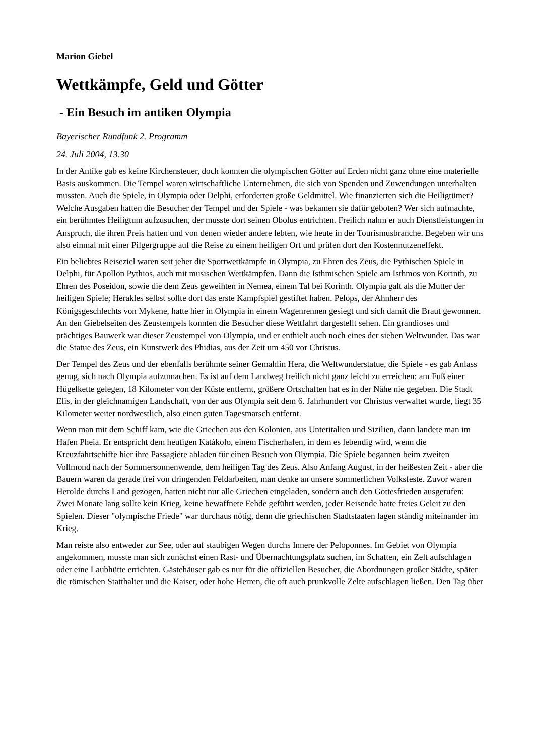Marion Giebel
Wettkämpfe, Geld und Götter
- Ein Besuch im antiken Olympia
Bayerischer Rundfunk 2. Programm
24. Juli 2004, 13.30
In der Antike gab es keine Kirchensteuer, doch konnten die olympischen Götter auf Erden nicht ganz ohne eine materielle Basis auskommen. Die Tempel waren wirtschaftliche Unternehmen, die sich von Spenden und Zuwendungen unterhalten mussten. Auch die Spiele, in Olympia oder Delphi, erforderten große Geldmittel. Wie finanzierten sich die Heiligtümer? Welche Ausgaben hatten die Besucher der Tempel und der Spiele - was bekamen sie dafür geboten? Wer sich aufmachte, ein berühmtes Heiligtum aufzusuchen, der musste dort seinen Obolus entrichten. Freilich nahm er auch Dienstleistungen in Anspruch, die ihren Preis hatten und von denen wieder andere lebten, wie heute in der Tourismusbranche. Begeben wir uns also einmal mit einer Pilgergruppe auf die Reise zu einem heiligen Ort und prüfen dort den Kostennutzeneffekt.
Ein beliebtes Reiseziel waren seit jeher die Sportwettkämpfe in Olympia, zu Ehren des Zeus, die Pythischen Spiele in Delphi, für Apollon Pythios, auch mit musischen Wettkämpfen. Dann die Isthmischen Spiele am Isthmos von Korinth, zu Ehren des Poseidon, sowie die dem Zeus geweihten in Nemea, einem Tal bei Korinth. Olympia galt als die Mutter der heiligen Spiele; Herakles selbst sollte dort das erste Kampfspiel gestiftet haben. Pelops, der Ahnherr des Königsgeschlechts von Mykene, hatte hier in Olympia in einem Wagenrennen gesiegt und sich damit die Braut gewonnen. An den Giebelseiten des Zeustempels konnten die Besucher diese Wettfahrt dargestellt sehen. Ein grandioses und prächtiges Bauwerk war dieser Zeustempel von Olympia, und er enthielt auch noch eines der sieben Weltwunder. Das war die Statue des Zeus, ein Kunstwerk des Phidias, aus der Zeit um 450 vor Christus.
Der Tempel des Zeus und der ebenfalls berühmte seiner Gemahlin Hera, die Weltwunderstatue, die Spiele - es gab Anlass genug, sich nach Olympia aufzumachen. Es ist auf dem Landweg freilich nicht ganz leicht zu erreichen: am Fuß einer Hügelkette gelegen, 18 Kilometer von der Küste entfernt, größere Ortschaften hat es in der Nähe nie gegeben. Die Stadt Elis, in der gleichnamigen Landschaft, von der aus Olympia seit dem 6. Jahrhundert vor Christus verwaltet wurde, liegt 35 Kilometer weiter nordwestlich, also einen guten Tagesmarsch entfernt.
Wenn man mit dem Schiff kam, wie die Griechen aus den Kolonien, aus Unteritalien und Sizilien, dann landete man im Hafen Pheia. Er entspricht dem heutigen Katákolo, einem Fischerhafen, in dem es lebendig wird, wenn die Kreuzfahrtschiffe hier ihre Passagiere abladen für einen Besuch von Olympia. Die Spiele begannen beim zweiten Vollmond nach der Sommersonnenwende, dem heiligen Tag des Zeus. Also Anfang August, in der heißesten Zeit - aber die Bauern waren da gerade frei von dringenden Feldarbeiten, man denke an unsere sommerlichen Volksfeste. Zuvor waren Herolde durchs Land gezogen, hatten nicht nur alle Griechen eingeladen, sondern auch den Gottesfrieden ausgerufen: Zwei Monate lang sollte kein Krieg, keine bewaffnete Fehde geführt werden, jeder Reisende hatte freies Geleit zu den Spielen. Dieser "olympische Friede" war durchaus nötig, denn die griechischen Stadtstaaten lagen ständig miteinander im Krieg.
Man reiste also entweder zur See, oder auf staubigen Wegen durchs Innere der Peloponnes. Im Gebiet von Olympia angekommen, musste man sich zunächst einen Rast- und Übernachtungsplatz suchen, im Schatten, ein Zelt aufschlagen oder eine Laubhütte errichten. Gästehäuser gab es nur für die offiziellen Besucher, die Abordnungen großer Städte, später die römischen Statthalter und die Kaiser, oder hohe Herren, die oft auch prunkvolle Zelte aufschlagen ließen. Den Tag über